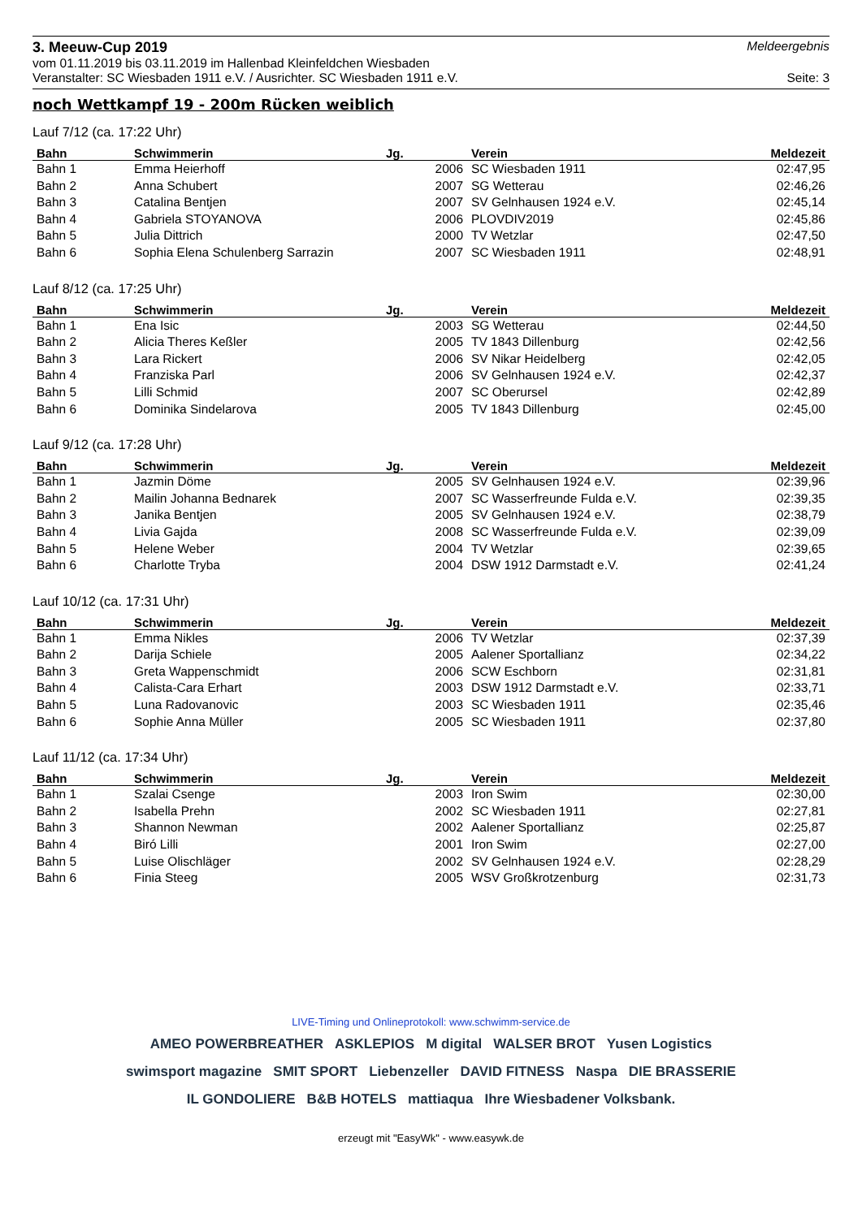3. Meeuw-Cup 2019
Meldeergebnis
vom 01.11.2019 bis 03.11.2019 im Hallenbad Kleinfeldchen Wiesbaden
Veranstalter: SC Wiesbaden 1911 e.V. / Ausrichter. SC Wiesbaden 1911 e.V. Seite: 3
noch Wettkampf 19 - 200m Rücken weiblich
Lauf 7/12 (ca. 17:22 Uhr)
| Bahn | Schwimmerin | Jg. | Verein | Meldezeit |
| --- | --- | --- | --- | --- |
| Bahn 1 | Emma Heierhoff | 2006 | SC Wiesbaden 1911 | 02:47,95 |
| Bahn 2 | Anna Schubert | 2007 | SG Wetterau | 02:46,26 |
| Bahn 3 | Catalina Bentjen | 2007 | SV Gelnhausen 1924 e.V. | 02:45,14 |
| Bahn 4 | Gabriela STOYANOVA | 2006 | PLOVDIV2019 | 02:45,86 |
| Bahn 5 | Julia Dittrich | 2000 | TV Wetzlar | 02:47,50 |
| Bahn 6 | Sophia Elena Schulenberg Sarrazin | 2007 | SC Wiesbaden 1911 | 02:48,91 |
Lauf 8/12 (ca. 17:25 Uhr)
| Bahn | Schwimmerin | Jg. | Verein | Meldezeit |
| --- | --- | --- | --- | --- |
| Bahn 1 | Ena Isic | 2003 | SG Wetterau | 02:44,50 |
| Bahn 2 | Alicia Theres Keßler | 2005 | TV 1843 Dillenburg | 02:42,56 |
| Bahn 3 | Lara Rickert | 2006 | SV Nikar Heidelberg | 02:42,05 |
| Bahn 4 | Franziska Parl | 2006 | SV Gelnhausen 1924 e.V. | 02:42,37 |
| Bahn 5 | Lilli Schmid | 2007 | SC Oberursel | 02:42,89 |
| Bahn 6 | Dominika Sindelarova | 2005 | TV 1843 Dillenburg | 02:45,00 |
Lauf 9/12 (ca. 17:28 Uhr)
| Bahn | Schwimmerin | Jg. | Verein | Meldezeit |
| --- | --- | --- | --- | --- |
| Bahn 1 | Jazmin Döme | 2005 | SV Gelnhausen 1924 e.V. | 02:39,96 |
| Bahn 2 | Mailin Johanna Bednarek | 2007 | SC Wasserfreunde Fulda e.V. | 02:39,35 |
| Bahn 3 | Janika Bentjen | 2005 | SV Gelnhausen 1924 e.V. | 02:38,79 |
| Bahn 4 | Livia Gajda | 2008 | SC Wasserfreunde Fulda e.V. | 02:39,09 |
| Bahn 5 | Helene Weber | 2004 | TV Wetzlar | 02:39,65 |
| Bahn 6 | Charlotte Tryba | 2004 | DSW 1912 Darmstadt e.V. | 02:41,24 |
Lauf 10/12 (ca. 17:31 Uhr)
| Bahn | Schwimmerin | Jg. | Verein | Meldezeit |
| --- | --- | --- | --- | --- |
| Bahn 1 | Emma Nikles | 2006 | TV Wetzlar | 02:37,39 |
| Bahn 2 | Darija Schiele | 2005 | Aalener Sportallianz | 02:34,22 |
| Bahn 3 | Greta Wappenschmidt | 2006 | SCW Eschborn | 02:31,81 |
| Bahn 4 | Calista-Cara Erhart | 2003 | DSW 1912 Darmstadt e.V. | 02:33,71 |
| Bahn 5 | Luna Radovanovic | 2003 | SC Wiesbaden 1911 | 02:35,46 |
| Bahn 6 | Sophie Anna Müller | 2005 | SC Wiesbaden 1911 | 02:37,80 |
Lauf 11/12 (ca. 17:34 Uhr)
| Bahn | Schwimmerin | Jg. | Verein | Meldezeit |
| --- | --- | --- | --- | --- |
| Bahn 1 | Szalai Csenge | 2003 | Iron Swim | 02:30,00 |
| Bahn 2 | Isabella Prehn | 2002 | SC Wiesbaden 1911 | 02:27,81 |
| Bahn 3 | Shannon Newman | 2002 | Aalener Sportallianz | 02:25,87 |
| Bahn 4 | Biró Lilli | 2001 | Iron Swim | 02:27,00 |
| Bahn 5 | Luise Olischläger | 2002 | SV Gelnhausen 1924 e.V. | 02:28,29 |
| Bahn 6 | Finia Steeg | 2005 | WSV Großkrotzenburg | 02:31,73 |
LIVE-Timing und Onlineprotokoll: www.schwimm-service.de
AMEO POWERBREATHER ASKLEPIOS M digital WALSER BROT Yusen Logistics swimsport magazine SMIT SPORT Liebenzeller DAVID FITNESS Naspa DIE BRASSERIE IL GONDOLIERE B&B HOTELS mattiaqua Ihre Wiesbadener Volksbank.
erzeugt mit "EasyWk" - www.easywk.de